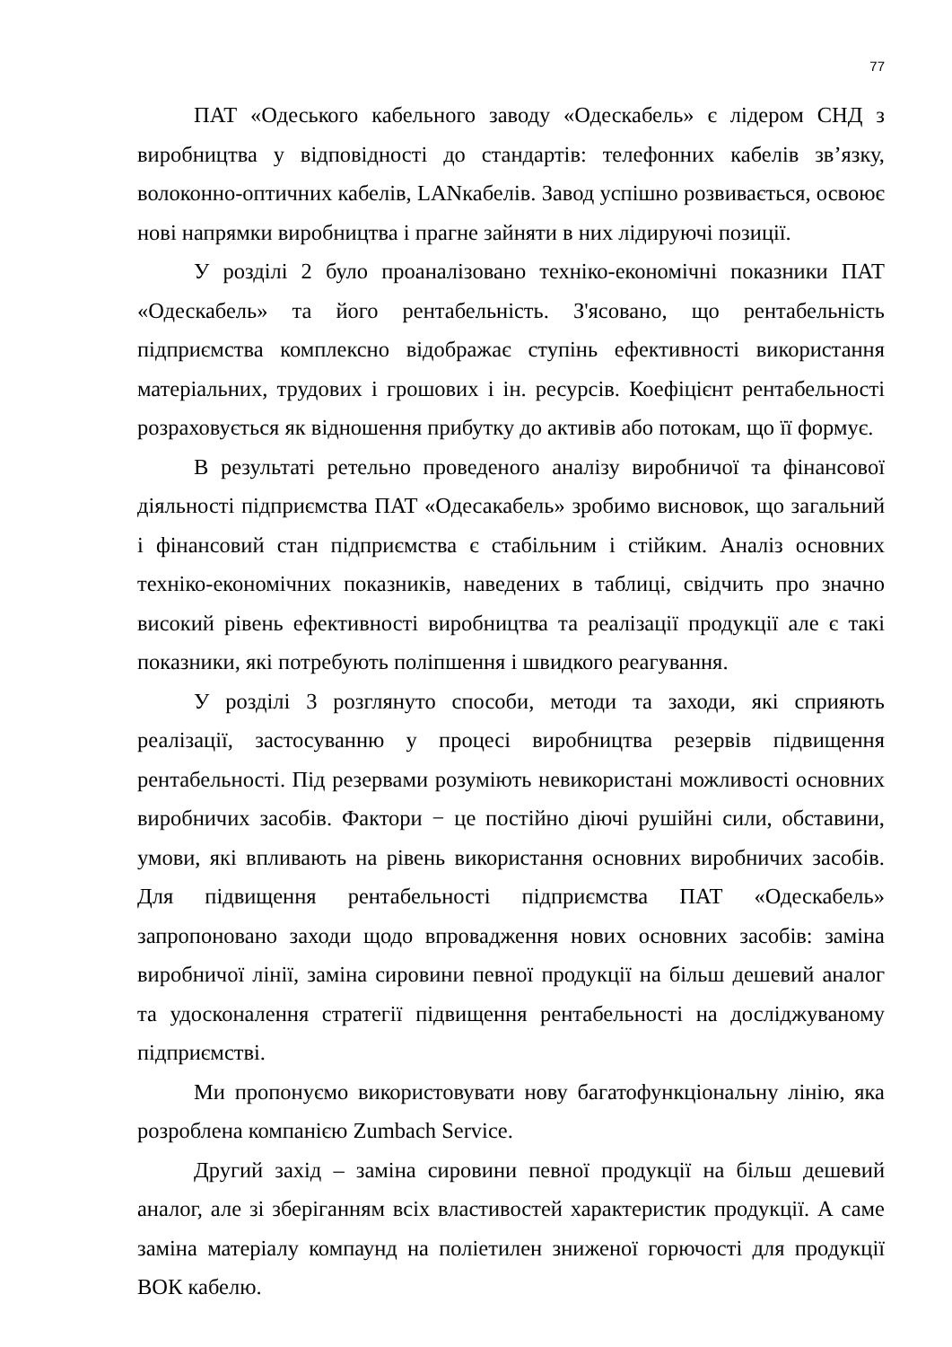77
ПАТ «Одеського кабельного заводу «Одескабель» є лідером СНД з виробництва у відповідності до стандартів: телефонних кабелів зв’язку, волоконно-оптичних кабелів, LANкабелів. Завод успішно розвивається, освоює нові напрямки виробництва і прагне зайняти в них лідируючі позиції.
У розділі 2 було проаналізовано техніко-економічні показники ПАТ «Одескабель» та його рентабельність. З'ясовано, що рентабельність підприємства комплексно відображає ступінь ефективності використання матеріальних, трудових і грошових і ін. ресурсів. Коефіцієнт рентабельності розраховується як відношення прибутку до активів або потокам, що її формує.
В результаті ретельно проведеного аналізу виробничої та фінансової діяльності підприємства ПАТ «Одесакабель» зробимо висновок, що загальний і фінансовий стан підприємства є стабільним і стійким. Аналіз основних техніко-економічних показників, наведених в таблиці, свідчить про значно високий рівень ефективності виробництва та реалізації продукції але є такі показники, які потребують поліпшення і швидкого реагування.
У розділі 3 розглянуто способи, методи та заходи, які сприяють реалізації, застосуванню у процесі виробництва резервів підвищення рентабельності. Під резервами розуміють невикористані можливості основних виробничих засобів. Фактори − це постійно діючі рушійні сили, обставини, умови, які впливають на рівень використання основних виробничих засобів. Для підвищення рентабельності підприємства ПАТ «Одескабель» запропоновано заходи щодо впровадження нових основних засобів: заміна виробничої лінії, заміна сировини певної продукції на більш дешевий аналог та удосконалення стратегії підвищення рентабельності на досліджуваному підприємстві.
Ми пропонуємо використовувати нову багатофункціональну лінію, яка розроблена компанією Zumbach Service.
Другий захід – заміна сировини певної продукції на більш дешевий аналог, але зі зберіганням всіх властивостей характеристик продукції. А саме заміна матеріалу компаунд на поліетилен зниженої горючості для продукції ВОК кабелю.